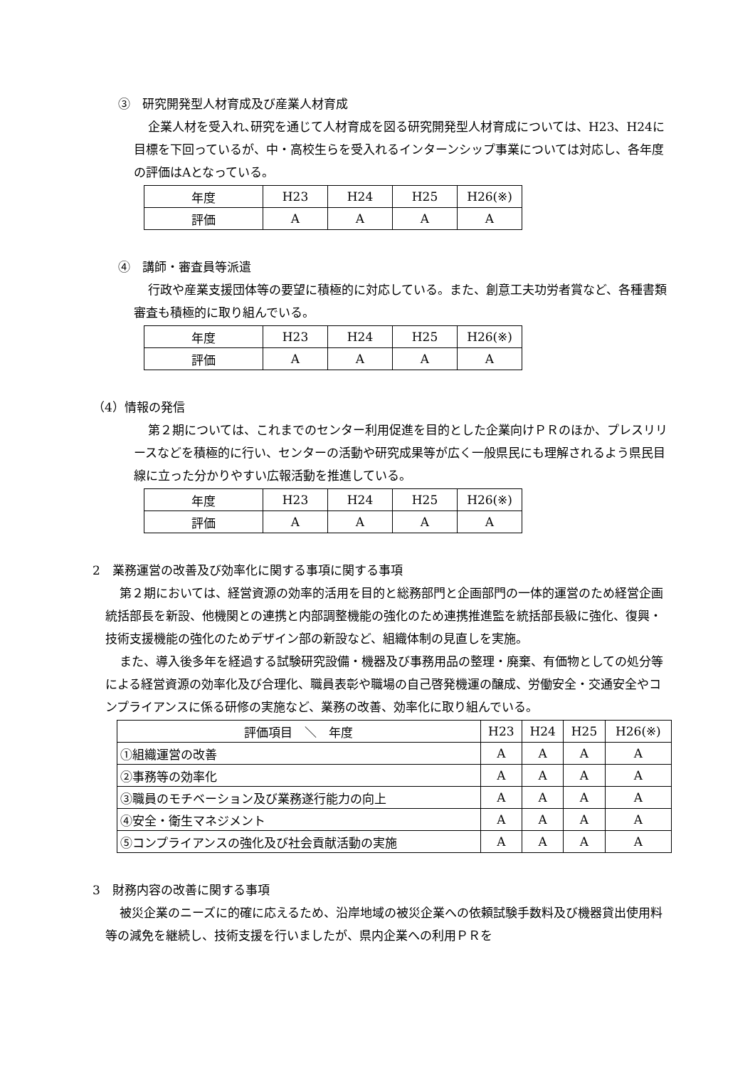③　研究開発型人材育成及び産業人材育成
企業人材を受入れ､研究を通じて人材育成を図る研究開発型人材育成については、H23、H24に目標を下回っているが、中・高校生らを受入れるインターンシップ事業については対応し、各年度の評価はAとなっている。
| 年度 | H23 | H24 | H25 | H26(※) |
| 評価 | A | A | A | A |
④　講師・審査員等派遣
行政や産業支援団体等の要望に積極的に対応している。また、創意工夫功労者賞など、各種書類審査も積極的に取り組んでいる。
| 年度 | H23 | H24 | H25 | H26(※) |
| 評価 | A | A | A | A |
（4）情報の発信
第２期については、これまでのセンター利用促進を目的とした企業向けＰＲのほか、プレスリリースなどを積極的に行い、センターの活動や研究成果等が広く一般県民にも理解されるよう県民目線に立った分かりやすい広報活動を推進している。
| 年度 | H23 | H24 | H25 | H26(※) |
| 評価 | A | A | A | A |
2　業務運営の改善及び効率化に関する事項に関する事項
第２期においては、経営資源の効率的活用を目的と総務部門と企画部門の一体的運営のため経営企画統括部長を新設、他機関との連携と内部調整機能の強化のため連携推進監を統括部長級に強化、復興・技術支援機能の強化のためデザイン部の新設など、組織体制の見直しを実施。
また、導入後多年を経過する試験研究設備・機器及び事務用品の整理・廃棄、有価物としての処分等による経営資源の効率化及び合理化、職員表彰や職場の自己啓発機運の醸成、労働安全・交通安全やコンプライアンスに係る研修の実施など、業務の改善、効率化に取り組んでいる。
| 評価項目 ＼ 年度 | H23 | H24 | H25 | H26(※) |
| ①組織運営の改善 | A | A | A | A |
| ②事務等の効率化 | A | A | A | A |
| ③職員のモチベーション及び業務遂行能力の向上 | A | A | A | A |
| ④安全・衛生マネジメント | A | A | A | A |
| ⑤コンプライアンスの強化及び社会貢献活動の実施 | A | A | A | A |
3　財務内容の改善に関する事項
被災企業のニーズに的確に応えるため、沿岸地域の被災企業への依頼試験手数料及び機器貸出使用料等の減免を継続し、技術支援を行いましたが、県内企業への利用ＰＲを